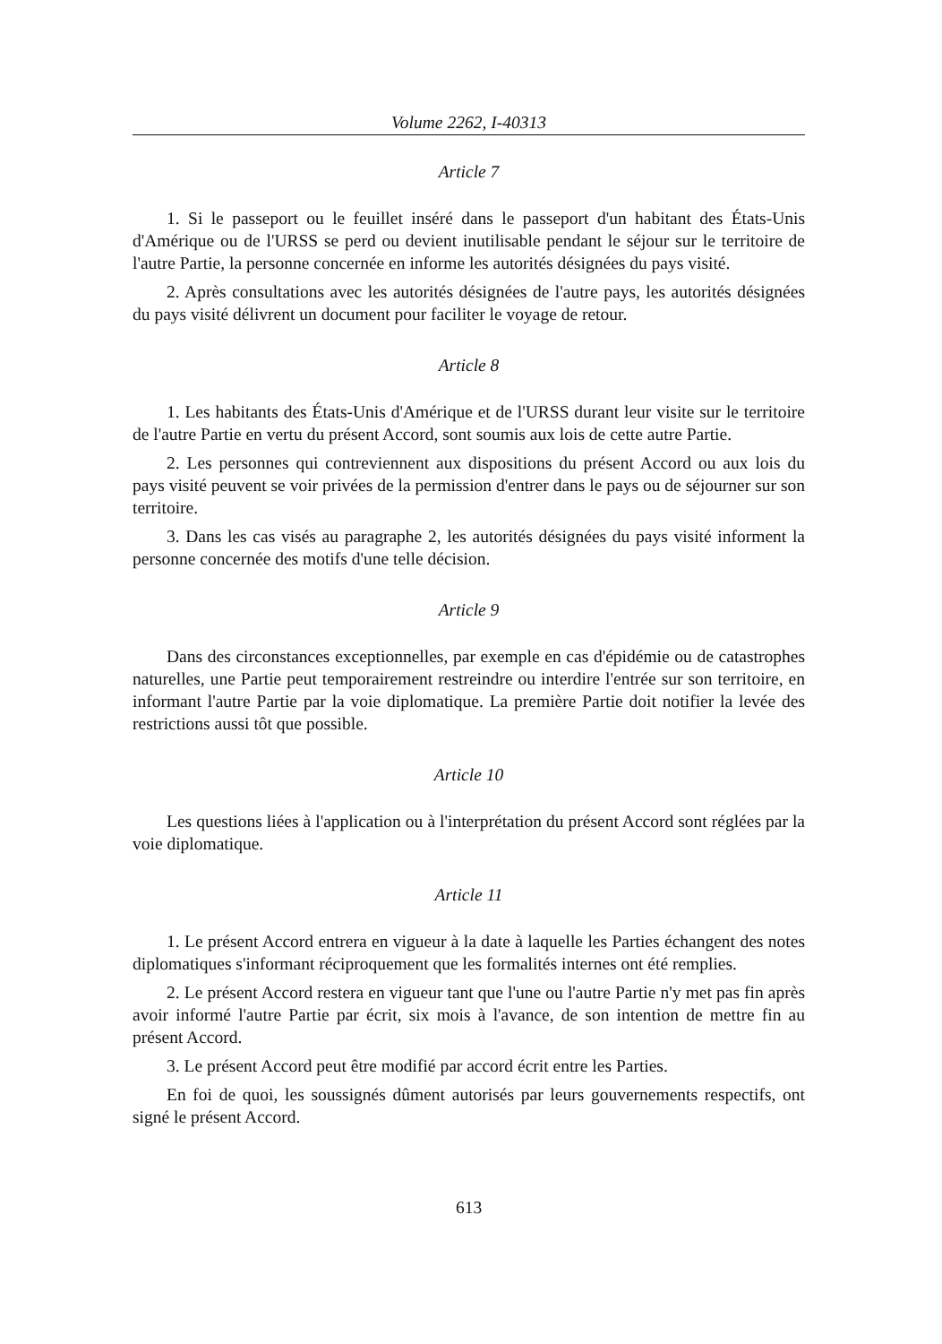Volume 2262, I-40313
Article 7
1. Si le passeport ou le feuillet inséré dans le passeport d'un habitant des États-Unis d'Amérique ou de l'URSS se perd ou devient inutilisable pendant le séjour sur le territoire de l'autre Partie, la personne concernée en informe les autorités désignées du pays visité.
2. Après consultations avec les autorités désignées de l'autre pays, les autorités désignées du pays visité délivrent un document pour faciliter le voyage de retour.
Article 8
1. Les habitants des États-Unis d'Amérique et de l'URSS durant leur visite sur le territoire de l'autre Partie en vertu du présent Accord, sont soumis aux lois de cette autre Partie.
2. Les personnes qui contreviennent aux dispositions du présent Accord ou aux lois du pays visité peuvent se voir privées de la permission d'entrer dans le pays ou de séjourner sur son territoire.
3. Dans les cas visés au paragraphe 2, les autorités désignées du pays visité informent la personne concernée des motifs d'une telle décision.
Article 9
Dans des circonstances exceptionnelles, par exemple en cas d'épidémie ou de catastrophes naturelles, une Partie peut temporairement restreindre ou interdire l'entrée sur son territoire, en informant l'autre Partie par la voie diplomatique. La première Partie doit notifier la levée des restrictions aussi tôt que possible.
Article 10
Les questions liées à l'application ou à l'interprétation du présent Accord sont réglées par la voie diplomatique.
Article 11
1. Le présent Accord entrera en vigueur à la date à laquelle les Parties échangent des notes diplomatiques s'informant réciproquement que les formalités internes ont été remplies.
2. Le présent Accord restera en vigueur tant que l'une ou l'autre Partie n'y met pas fin après avoir informé l'autre Partie par écrit, six mois à l'avance, de son intention de mettre fin au présent Accord.
3. Le présent Accord peut être modifié par accord écrit entre les Parties.
En foi de quoi, les soussignés dûment autorisés par leurs gouvernements respectifs, ont signé le présent Accord.
613